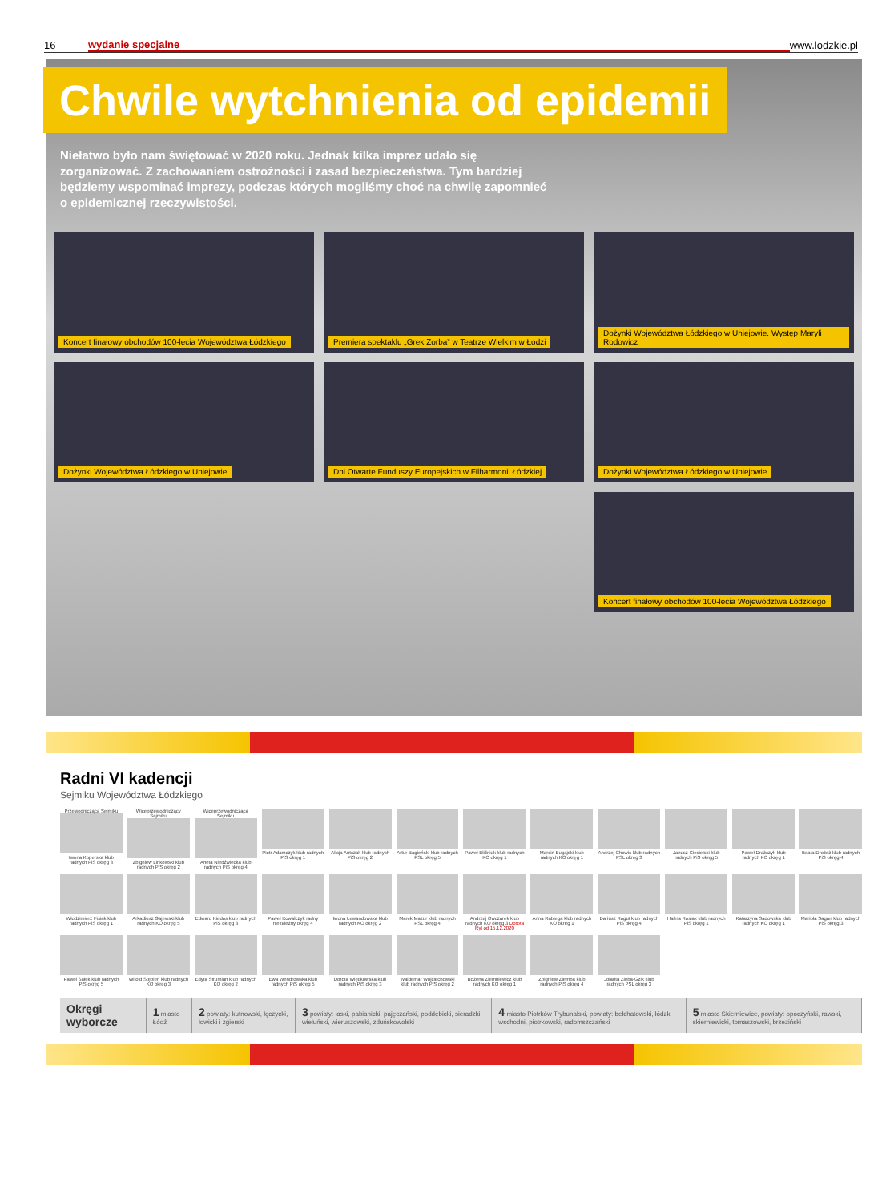16 wydanie specjalne www.lodzkie.pl
Chwile wytchnienia od epidemii
Niełatwo było nam świętować w 2020 roku. Jednak kilka imprez udało się zorganizować. Z zachowaniem ostrożności i zasad bezpieczeństwa. Tym bardziej będziemy wspominać imprezy, podczas których mogliśmy choć na chwilę zapomnieć o epidemicznej rzeczywistości.
Koncert finałowy obchodów 100-lecia Województwa Łódzkiego
Premiera spektaklu „Grek Zorba” w Teatrze Wielkim w Łodzi
Dożynki Województwa Łódzkiego w Uniejowie. Występ Maryli Rodowicz
Dożynki Województwa Łódzkiego w Uniejowie
Dni Otwarte Funduszy Europejskich w Filharmonii Łódzkiej
Dożynki Województwa Łódzkiego w Uniejowie
Koncert finałowy obchodów 100-lecia Województwa Łódzkiego
Radni VI kadencji
Sejmiku Województwa Łódzkiego
Przewodnicząca Sejmiku
Iwona Koperska klub radnych PiS okręg 3
Wiceprzewodniczący Sejmiku
Zbigniew Linkowski klub radnych PiS okręg 2
Wiceprzewodnicząca Sejmiku
Aneta Niedźwiecka klub radnych PiS okręg 4
Piotr Adamczyk klub radnych PiS okręg 1
Alicja Antczak klub radnych PiS okręg 2
Artur Bagieński klub radnych PSL okręg 5
Paweł Bliźniuk klub radnych KO okręg 1
Marcin Bugajski klub radnych KO okręg 1
Andrzej Chowis klub radnych PSL okręg 3
Janusz Ciesielski klub radnych PiS okręg 5
Paweł Drążczyk klub radnych KO okręg 1
Beata Drożdż klub radnych PiS okręg 4
Włodzimierz Fisiak klub radnych PiS okręg 1
Arkadiusz Gajewski klub radnych KO okręg 5
Edward Kiedos klub radnych PiS okręg 3
Paweł Kowalczyk radny niezależny okręg 4
Iwona Lewandowska klub radnych KO okręg 2
Marek Mazur klub radnych PSL okręg 4
Andrzej Owczarek klub radnych KO okręg 3 Dorota Ryl od 15.12.2020
Anna Rabiega klub radnych KO okręg 1
Dariusz Rogut klub radnych PiS okręg 4
Halina Rosiak klub radnych PiS okręg 1
Katarzyna Sadowska klub radnych KO okręg 1
Mariola Sagan klub radnych PiS okręg 3
Paweł Sałek klub radnych PiS okręg 5
Witold Stępień klub radnych KO okręg 3
Edyta Strumian klub radnych KO okręg 2
Ewa Wendrowska klub radnych PiS okręg 5
Dorota Więckowska klub radnych PiS okręg 3
Waldemar Wojciechowski klub radnych PiS okręg 2
Bożena Ziemniewicz klub radnych KO okręg 1
Zbigniew Ziemba klub radnych PiS okręg 4
Jolanta Zięba-Gzik klub radnych PSL okręg 3
| Okręgi wyborcze | 1 miasto Łódź | 2 powiaty: kutnowski, łęczycki, łowicki i zgierski | 3 powiaty: łaski, pabianicki, pajęczański, poddębicki, sieradzki, wieluński, wieruszowski, zduńskowolski | 4 miasto Piotrków Trybunalski, powiaty: bełchatowski, łódzki wschodni, piotrkowski, radomszczański | 5 miasto Skierniewice, powiaty: opoczyński, rawski, skierniewicki, tomaszowski, brzeziński |